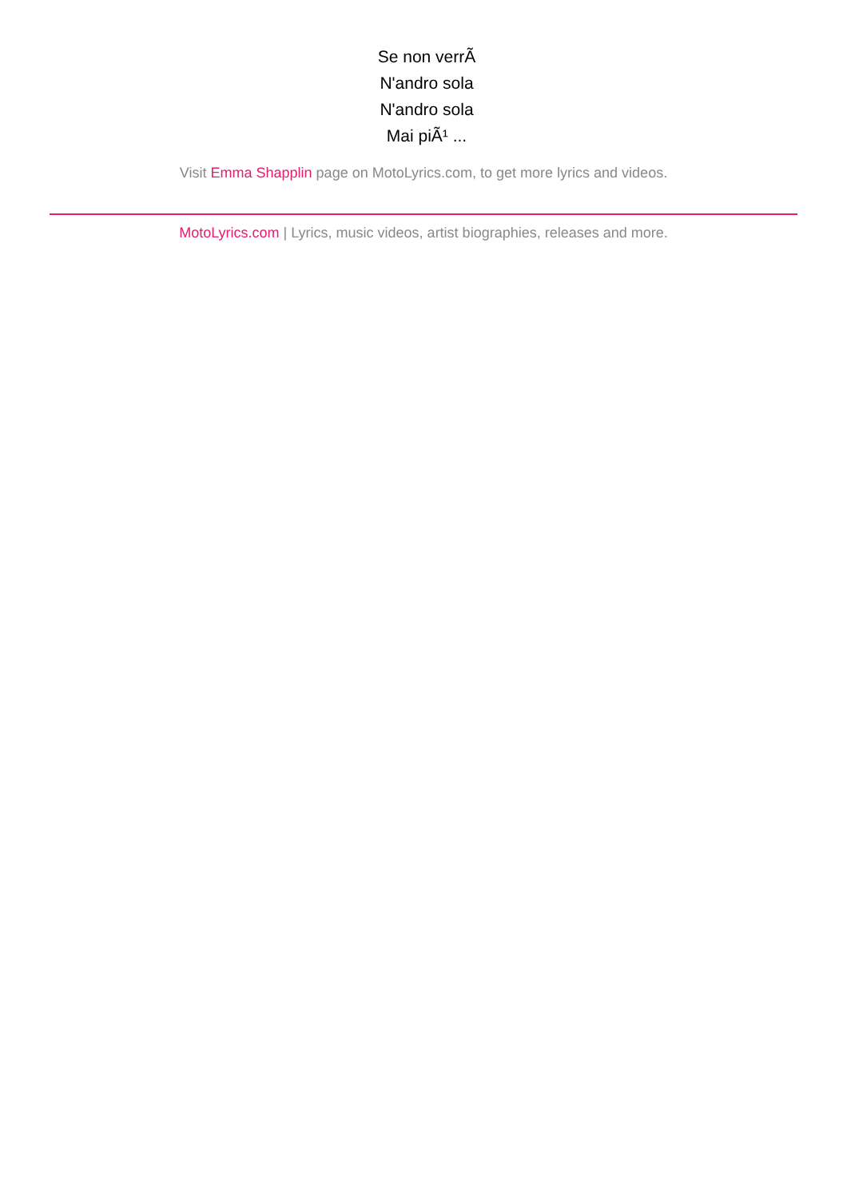Se non verrÃ
N'andro sola
N'andro sola
Mai piÃ¹ ...
Visit Emma Shapplin page on MotoLyrics.com, to get more lyrics and videos.
MotoLyrics.com | Lyrics, music videos, artist biographies, releases and more.